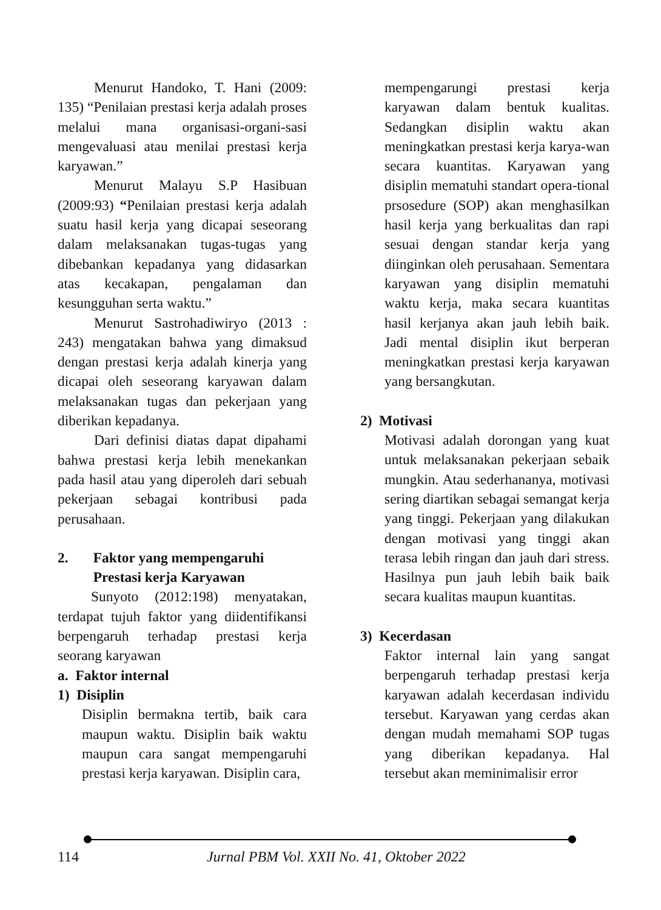Menurut Handoko, T. Hani (2009: 135) “Penilaian prestasi kerja adalah proses melalui mana organisasi-organi-sasi mengevaluasi atau menilai prestasi kerja karyawan.”
Menurut Malayu S.P Hasibuan (2009:93) “Penilaian prestasi kerja adalah suatu hasil kerja yang dicapai seseorang dalam melaksanakan tugas-tugas yang dibebankan kepadanya yang didasarkan atas kecakapan, pengalaman dan kesungguhan serta waktu.”
Menurut Sastrohadiwiryo (2013 : 243) mengatakan bahwa yang dimaksud dengan prestasi kerja adalah kinerja yang dicapai oleh seseorang karyawan dalam melaksanakan tugas dan pekerjaan yang diberikan kepadanya.
Dari definisi diatas dapat dipahami bahwa prestasi kerja lebih menekankan pada hasil atau yang diperoleh dari sebuah pekerjaan sebagai kontribusi pada perusahaan.
2. Faktor yang mempengaruhi
Prestasi kerja Karyawan
Sunyoto (2012:198) menyatakan, terdapat tujuh faktor yang diidentifikansi berpengaruh terhadap prestasi kerja seorang karyawan
a. Faktor internal
1) Disiplin
Disiplin bermakna tertib, baik cara maupun waktu. Disiplin baik waktu maupun cara sangat mempengaruhi prestasi kerja karyawan. Disiplin cara,
mempengarungi prestasi kerja karyawan dalam bentuk kualitas. Sedangkan disiplin waktu akan meningkatkan prestasi kerja karya-wan secara kuantitas. Karyawan yang disiplin mematuhi standart opera-tional prsosedure (SOP) akan menghasilkan hasil kerja yang berkualitas dan rapi sesuai dengan standar kerja yang diinginkan oleh perusahaan. Sementara karyawan yang disiplin mematuhi waktu kerja, maka secara kuantitas hasil kerjanya akan jauh lebih baik. Jadi mental disiplin ikut berperan meningkatkan prestasi kerja karyawan yang bersangkutan.
2) Motivasi
Motivasi adalah dorongan yang kuat untuk melaksanakan pekerjaan sebaik mungkin. Atau sederhananya, motivasi sering diartikan sebagai semangat kerja yang tinggi. Pekerjaan yang dilakukan dengan motivasi yang tinggi akan terasa lebih ringan dan jauh dari stress. Hasilnya pun jauh lebih baik baik secara kualitas maupun kuantitas.
3) Kecerdasan
Faktor internal lain yang sangat berpengaruh terhadap prestasi kerja karyawan adalah kecerdasan individu tersebut. Karyawan yang cerdas akan dengan mudah memahami SOP tugas yang diberikan kepadanya. Hal tersebut akan meminimalisir error
114 Jurnal PBM Vol. XXII No. 41, Oktober 2022